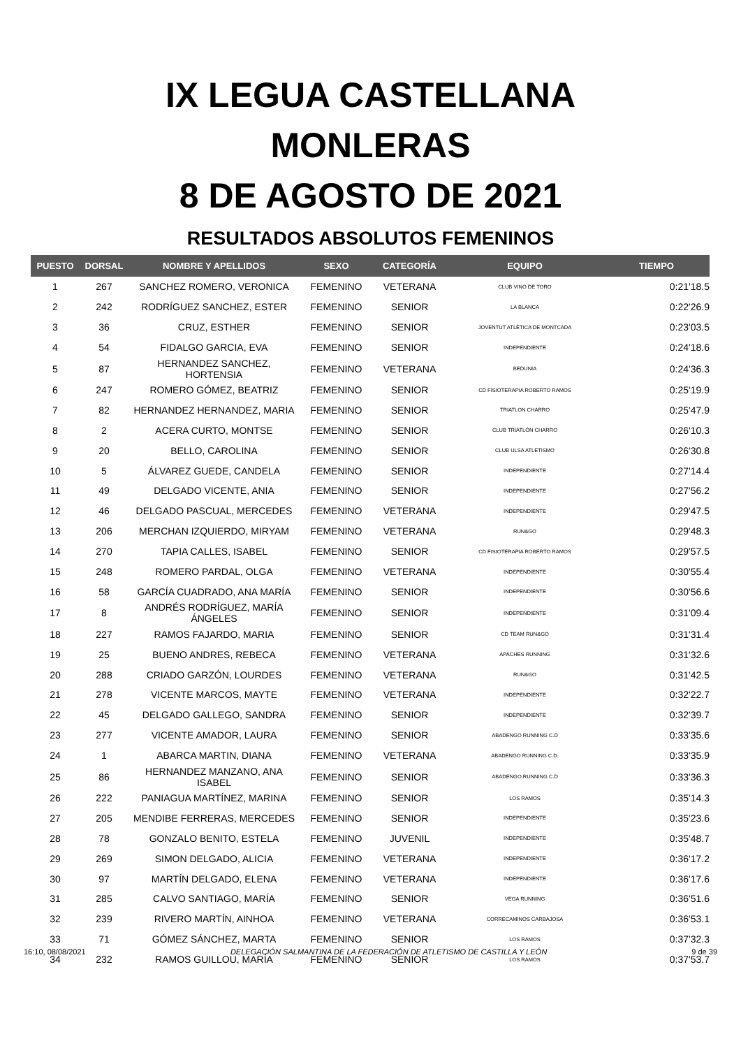IX LEGUA CASTELLANA
MONLERAS
8 DE AGOSTO DE 2021
RESULTADOS ABSOLUTOS FEMENINOS
| PUESTO | DORSAL | NOMBRE Y APELLIDOS | SEXO | CATEGORÍA | EQUIPO | TIEMPO |
| --- | --- | --- | --- | --- | --- | --- |
| 1 | 267 | SANCHEZ ROMERO, VERONICA | FEMENINO | VETERANA | CLUB VINO DE TORO | 0:21'18.5 |
| 2 | 242 | RODRÍGUEZ SANCHEZ, ESTER | FEMENINO | SENIOR | LA BLANCA | 0:22'26.9 |
| 3 | 36 | CRUZ, ESTHER | FEMENINO | SENIOR | JOVENTUT ATLÈTICA DE MONTCADA | 0:23'03.5 |
| 4 | 54 | FIDALGO GARCIA, EVA | FEMENINO | SENIOR | INDEPENDIENTE | 0:24'18.6 |
| 5 | 87 | HERNANDEZ SANCHEZ, HORTENSIA | FEMENINO | VETERANA | BEDUNIA | 0:24'36.3 |
| 6 | 247 | ROMERO GÓMEZ, BEATRIZ | FEMENINO | SENIOR | CD FISIOTERAPIA ROBERTO RAMOS | 0:25'19.9 |
| 7 | 82 | HERNANDEZ HERNANDEZ, MARIA | FEMENINO | SENIOR | TRIATLON CHARRO | 0:25'47.9 |
| 8 | 2 | ACERA CURTO, MONTSE | FEMENINO | SENIOR | CLUB TRIATLÓN CHARRO | 0:26'10.3 |
| 9 | 20 | BELLO, CAROLINA | FEMENINO | SENIOR | CLUB ULSA ATLETISMO | 0:26'30.8 |
| 10 | 5 | ÁLVAREZ GUEDE, CANDELA | FEMENINO | SENIOR | INDEPENDIENTE | 0:27'14.4 |
| 11 | 49 | DELGADO VICENTE, ANIA | FEMENINO | SENIOR | INDEPENDIENTE | 0:27'56.2 |
| 12 | 46 | DELGADO PASCUAL, MERCEDES | FEMENINO | VETERANA | INDEPENDIENTE | 0:29'47.5 |
| 13 | 206 | MERCHAN IZQUIERDO, MIRYAM | FEMENINO | VETERANA | RUN&GO | 0:29'48.3 |
| 14 | 270 | TAPIA CALLES, ISABEL | FEMENINO | SENIOR | CD FISIOTERAPIA ROBERTO RAMOS | 0:29'57.5 |
| 15 | 248 | ROMERO PARDAL, OLGA | FEMENINO | VETERANA | INDEPENDIENTE | 0:30'55.4 |
| 16 | 58 | GARCÍA CUADRADO, ANA MARÍA | FEMENINO | SENIOR | INDEPENDIENTE | 0:30'56.6 |
| 17 | 8 | ANDRÉS RODRÍGUEZ, MARÍA ÁNGELES | FEMENINO | SENIOR | INDEPENDIENTE | 0:31'09.4 |
| 18 | 227 | RAMOS FAJARDO, MARIA | FEMENINO | SENIOR | CD TEAM RUN&GO | 0:31'31.4 |
| 19 | 25 | BUENO ANDRES, REBECA | FEMENINO | VETERANA | APACHES RUNNING | 0:31'32.6 |
| 20 | 288 | CRIADO GARZÓN, LOURDES | FEMENINO | VETERANA | RUN&GO | 0:31'42.5 |
| 21 | 278 | VICENTE MARCOS, MAYTE | FEMENINO | VETERANA | INDEPENDIENTE | 0:32'22.7 |
| 22 | 45 | DELGADO GALLEGO, SANDRA | FEMENINO | SENIOR | INDEPENDIENTE | 0:32'39.7 |
| 23 | 277 | VICENTE AMADOR, LAURA | FEMENINO | SENIOR | ABADENGO RUNNING C.D | 0:33'35.6 |
| 24 | 1 | ABARCA MARTIN, DIANA | FEMENINO | VETERANA | ABADENGO RUNNING C.D. | 0:33'35.9 |
| 25 | 86 | HERNANDEZ MANZANO, ANA ISABEL | FEMENINO | SENIOR | ABADENGO RUNNING C.D | 0:33'36.3 |
| 26 | 222 | PANIAGUA MARTÍNEZ, MARINA | FEMENINO | SENIOR | LOS RAMOS | 0:35'14.3 |
| 27 | 205 | MENDIBE FERRERAS, MERCEDES | FEMENINO | SENIOR | INDEPENDIENTE | 0:35'23.6 |
| 28 | 78 | GONZALO BENITO, ESTELA | FEMENINO | JUVENIL | INDEPENDIENTE | 0:35'48.7 |
| 29 | 269 | SIMON DELGADO, ALICIA | FEMENINO | VETERANA | INDEPENDIENTE | 0:36'17.2 |
| 30 | 97 | MARTÍN DELGADO, ELENA | FEMENINO | VETERANA | INDEPENDIENTE | 0:36'17.6 |
| 31 | 285 | CALVO SANTIAGO, MARÍA | FEMENINO | SENIOR | VEGA RUNNING | 0:36'51.6 |
| 32 | 239 | RIVERO MARTÍN, AINHOA | FEMENINO | VETERANA | CORRECAMINOS CARBAJOSA | 0:36'53.1 |
| 33 | 71 | GÓMEZ SÁNCHEZ, MARTA | FEMENINO | SENIOR | LOS RAMOS | 0:37'32.3 |
| 34 | 232 | RAMOS GUILLOU, MARÍA | FEMENINO | SENIOR | LOS RAMOS | 0:37'53.7 |
16:10, 08/08/2021 DELEGACIÓN SALMANTINA DE LA FEDERACIÓN DE ATLETISMO DE CASTILLA Y LEÓN 9 de 39